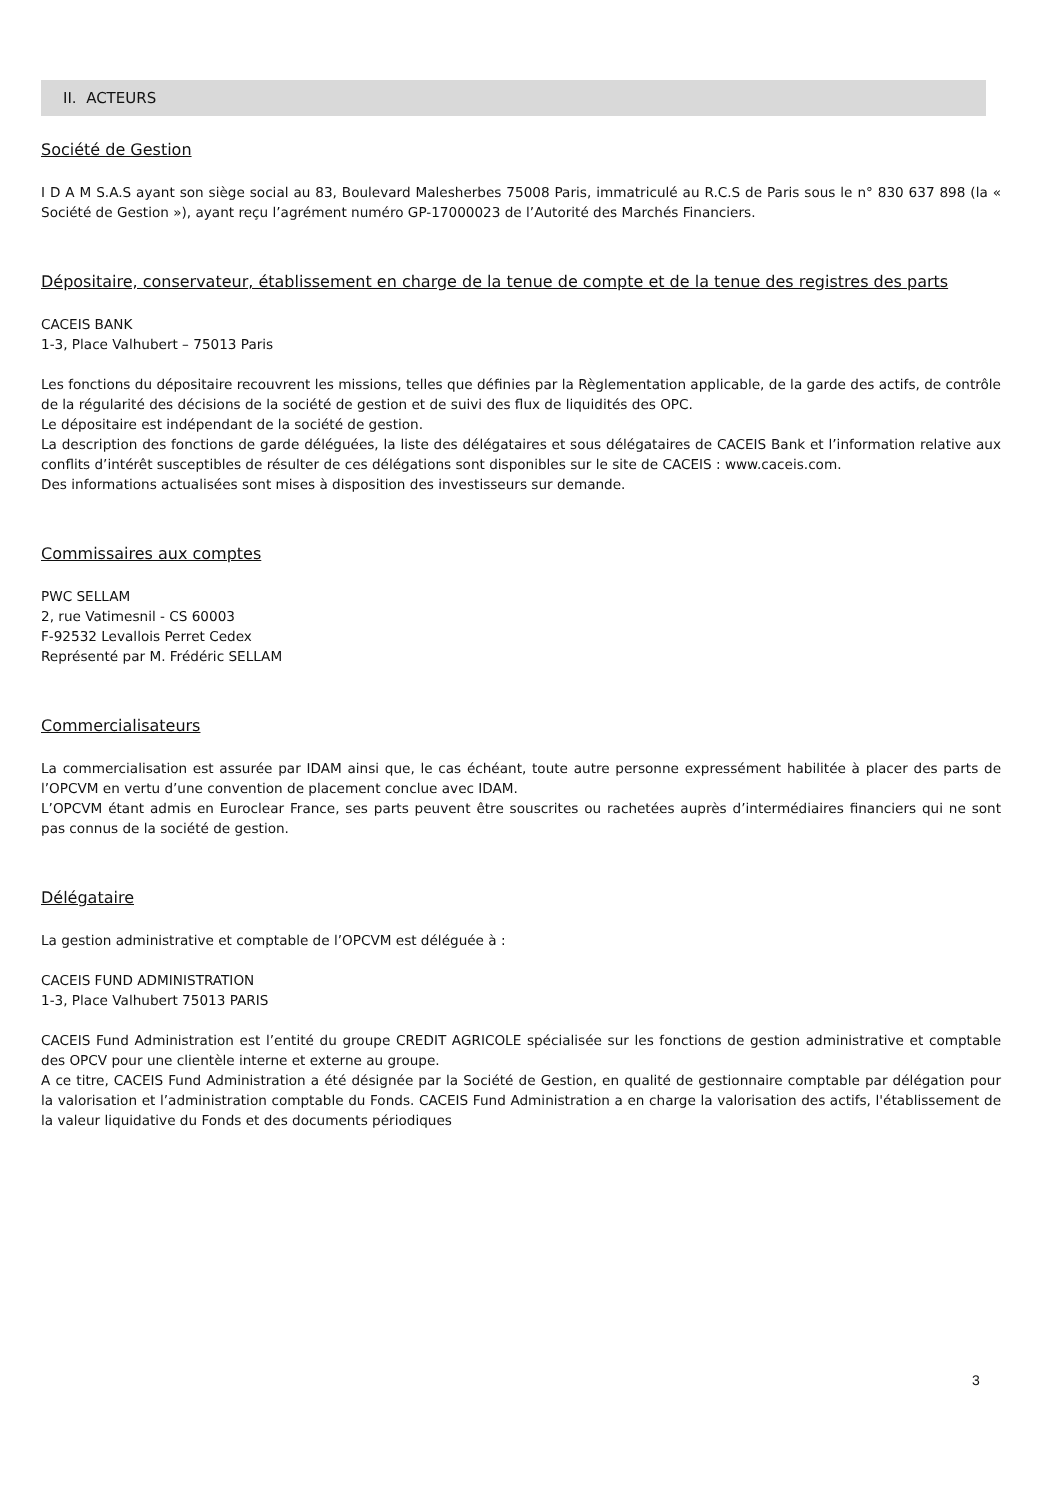II. ACTEURS
Société de Gestion
I D A M S.A.S ayant son siège social au 83, Boulevard Malesherbes 75008 Paris, immatriculé au R.C.S de Paris sous le n° 830 637 898 (la « Société de Gestion »), ayant reçu l’agrément numéro GP-17000023 de l’Autorité des Marchés Financiers.
Dépositaire, conservateur, établissement en charge de la tenue de compte et de la tenue des registres des parts
CACEIS BANK
1-3, Place Valhubert – 75013 Paris
Les fonctions du dépositaire recouvrent les missions, telles que définies par la Règlementation applicable, de la garde des actifs, de contrôle de la régularité des décisions de la société de gestion et de suivi des flux de liquidités des OPC.
Le dépositaire est indépendant de la société de gestion.
La description des fonctions de garde déléguées, la liste des délégataires et sous délégataires de CACEIS Bank et l’information relative aux conflits d’intérêt susceptibles de résulter de ces délégations sont disponibles sur le site de CACEIS : www.caceis.com.
Des informations actualisées sont mises à disposition des investisseurs sur demande.
Commissaires aux comptes
PWC SELLAM
2, rue Vatimesnil - CS 60003
F-92532 Levallois Perret Cedex
Représenté par M. Frédéric SELLAM
Commercialisateurs
La commercialisation est assurée par IDAM ainsi que, le cas échéant, toute autre personne expressément habilitée à placer des parts de l’OPCVM en vertu d’une convention de placement conclue avec IDAM.
L’OPCVM étant admis en Euroclear France, ses parts peuvent être souscrites ou rachetées auprès d’intermédiaires financiers qui ne sont pas connus de la société de gestion.
Délégataire
La gestion administrative et comptable de l’OPCVM est déléguée à :
CACEIS FUND ADMINISTRATION
1-3, Place Valhubert 75013 PARIS
CACEIS Fund Administration est l’entité du groupe CREDIT AGRICOLE spécialisée sur les fonctions de gestion administrative et comptable des OPCV pour une clientèle interne et externe au groupe.
A ce titre, CACEIS Fund Administration a été désignée par la Société de Gestion, en qualité de gestionnaire comptable par délégation pour la valorisation et l’administration comptable du Fonds. CACEIS Fund Administration a en charge la valorisation des actifs, l'établissement de la valeur liquidative du Fonds et des documents périodiques
3